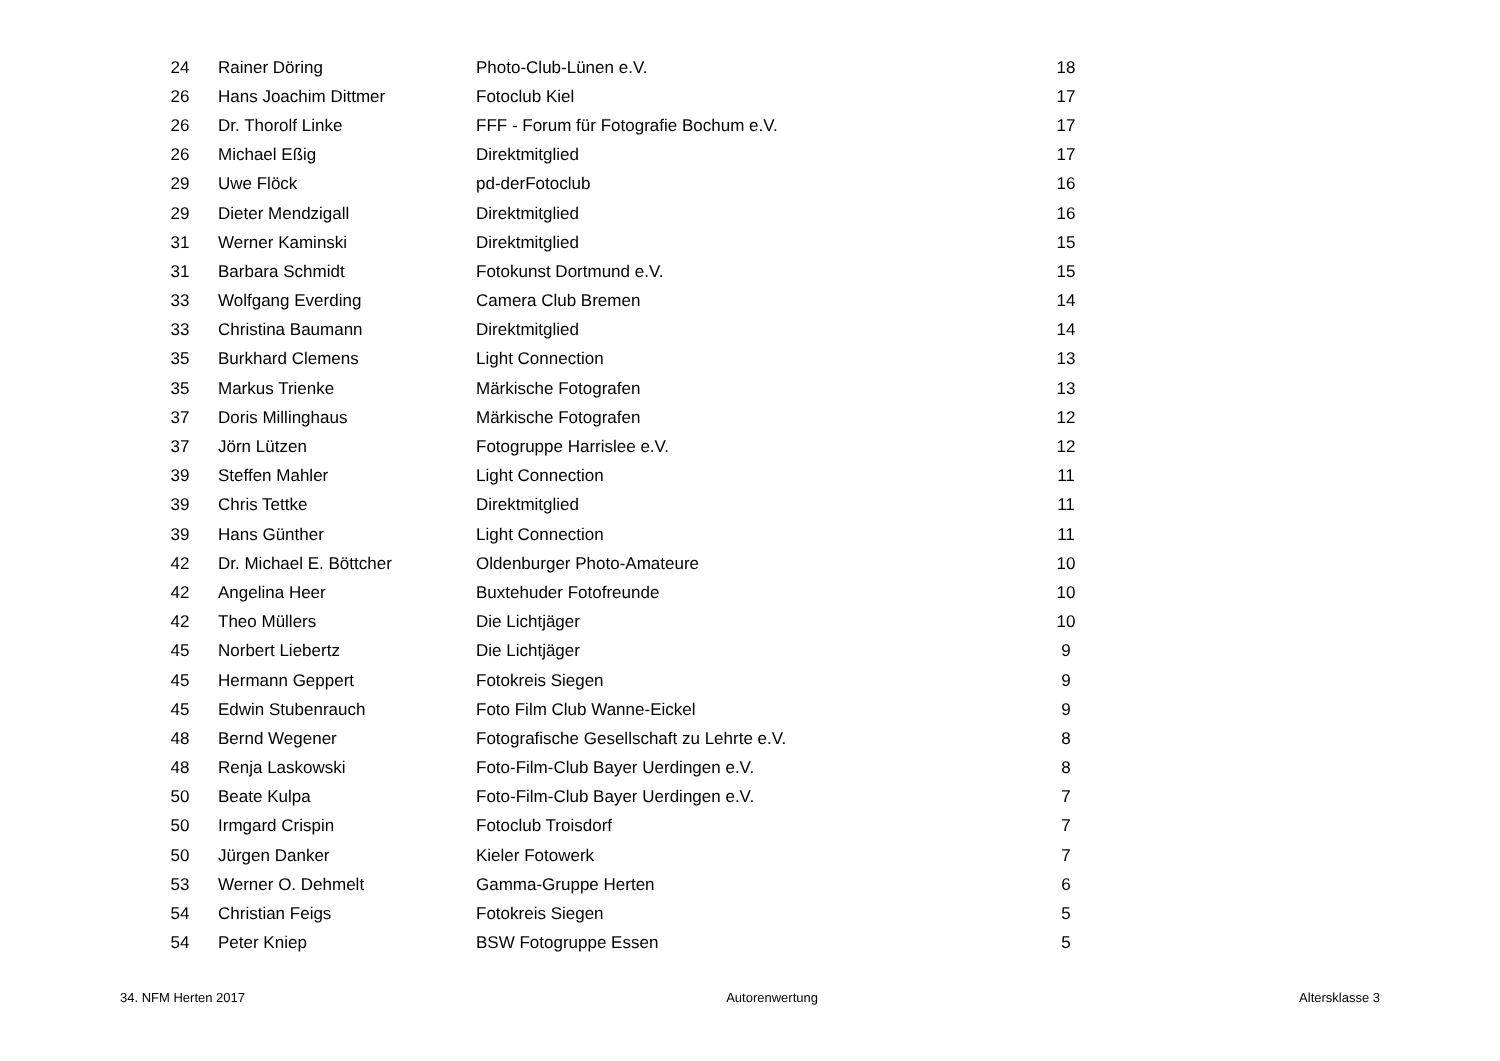| 24 | Rainer Döring | Photo-Club-Lünen e.V. | 18 |
| 26 | Hans Joachim Dittmer | Fotoclub Kiel | 17 |
| 26 | Dr. Thorolf Linke | FFF - Forum für Fotografie Bochum e.V. | 17 |
| 26 | Michael Eßig | Direktmitglied | 17 |
| 29 | Uwe Flöck | pd-derFotoclub | 16 |
| 29 | Dieter Mendzigall | Direktmitglied | 16 |
| 31 | Werner Kaminski | Direktmitglied | 15 |
| 31 | Barbara Schmidt | Fotokunst Dortmund e.V. | 15 |
| 33 | Wolfgang Everding | Camera Club Bremen | 14 |
| 33 | Christina Baumann | Direktmitglied | 14 |
| 35 | Burkhard Clemens | Light Connection | 13 |
| 35 | Markus Trienke | Märkische Fotografen | 13 |
| 37 | Doris Millinghaus | Märkische Fotografen | 12 |
| 37 | Jörn Lützen | Fotogruppe Harrislee e.V. | 12 |
| 39 | Steffen Mahler | Light Connection | 11 |
| 39 | Chris Tettke | Direktmitglied | 11 |
| 39 | Hans Günther | Light Connection | 11 |
| 42 | Dr. Michael E. Böttcher | Oldenburger Photo-Amateure | 10 |
| 42 | Angelina Heer | Buxtehuder Fotofreunde | 10 |
| 42 | Theo Müllers | Die Lichtjäger | 10 |
| 45 | Norbert Liebertz | Die Lichtjäger | 9 |
| 45 | Hermann Geppert | Fotokreis Siegen | 9 |
| 45 | Edwin Stubenrauch | Foto Film Club Wanne-Eickel | 9 |
| 48 | Bernd Wegener | Fotografische Gesellschaft zu Lehrte e.V. | 8 |
| 48 | Renja Laskowski | Foto-Film-Club Bayer Uerdingen e.V. | 8 |
| 50 | Beate Kulpa | Foto-Film-Club Bayer Uerdingen e.V. | 7 |
| 50 | Irmgard Crispin | Fotoclub Troisdorf | 7 |
| 50 | Jürgen Danker | Kieler Fotowerk | 7 |
| 53 | Werner O. Dehmelt | Gamma-Gruppe Herten | 6 |
| 54 | Christian Feigs | Fotokreis Siegen | 5 |
| 54 | Peter Kniep | BSW Fotogruppe Essen | 5 |
34. NFM Herten 2017 Autorenwertung Altersklasse 3